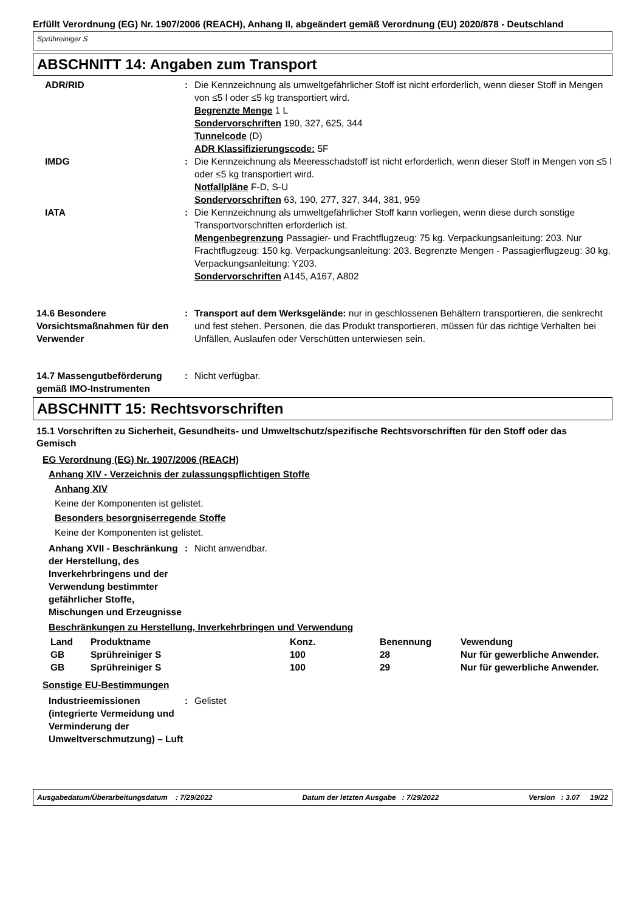Erfüllt Verordnung (EG) Nr. 1907/2006 (REACH), Anhang II, abgeändert gemäß Verordnung (EU) 2020/878 - Deutschland
Sprühreiniger S
ABSCHNITT 14: Angaben zum Transport
ADR/RID : Die Kennzeichnung als umweltgefährlicher Stoff ist nicht erforderlich, wenn dieser Stoff in Mengen von ≤5 l oder ≤5 kg transportiert wird.
Begrenzte Menge 1 L
Sondervorschriften 190, 327, 625, 344
Tunnelcode (D)
ADR Klassifizierungscode: 5F
IMDG : Die Kennzeichnung als Meeresschadstoff ist nicht erforderlich, wenn dieser Stoff in Mengen von ≤5 l oder ≤5 kg transportiert wird.
Notfallpläne F-D, S-U
Sondervorschriften 63, 190, 277, 327, 344, 381, 959
IATA : Die Kennzeichnung als umweltgefährlicher Stoff kann vorliegen, wenn diese durch sonstige Transportvorschriften erforderlich ist.
Mengenbegrenzung Passagier- und Frachtflugzeug: 75 kg. Verpackungsanleitung: 203. Nur Frachtflugzeug: 150 kg. Verpackungsanleitung: 203. Begrenzte Mengen - Passagierflugzeug: 30 kg. Verpackungsanleitung: Y203.
Sondervorschriften A145, A167, A802
14.6 Besondere Vorsichtsmaßnahmen für den Verwender
: Transport auf dem Werksgelände: nur in geschlossenen Behältern transportieren, die senkrecht und fest stehen. Personen, die das Produkt transportieren, müssen für das richtige Verhalten bei Unfällen, Auslaufen oder Verschütten unterwiesen sein.
14.7 Massengutbeförderung gemäß IMO-Instrumenten
: Nicht verfügbar.
ABSCHNITT 15: Rechtsvorschriften
15.1 Vorschriften zu Sicherheit, Gesundheits- und Umweltschutz/spezifische Rechtsvorschriften für den Stoff oder das Gemisch
EG Verordnung (EG) Nr. 1907/2006 (REACH)
Anhang XIV - Verzeichnis der zulassungspflichtigen Stoffe
Anhang XIV
Keine der Komponenten ist gelistet.
Besonders besorgniserregende Stoffe
Keine der Komponenten ist gelistet.
Anhang XVII - Beschränkung der Herstellung, des Inverkehrbringens und der Verwendung bestimmter gefährlicher Stoffe, Mischungen und Erzeugnisse
: Nicht anwendbar.
Beschränkungen zu Herstellung, Inverkehrbringen und Verwendung
| Land | Produktname | Konz. | Benennung | Vewendung |
| --- | --- | --- | --- | --- |
| GB | Sprühreiniger S | 100 | 28 | Nur für gewerbliche Anwender. |
| GB | Sprühreiniger S | 100 | 29 | Nur für gewerbliche Anwender. |
Sonstige EU-Bestimmungen
Industrieemissionen (integrierte Vermeidung und Verminderung der Umweltverschmutzung) – Luft
: Gelistet
Ausgabedatum/Überarbeitungsdatum : 7/29/2022 Datum der letzten Ausgabe : 7/29/2022 Version : 3.07 19/22